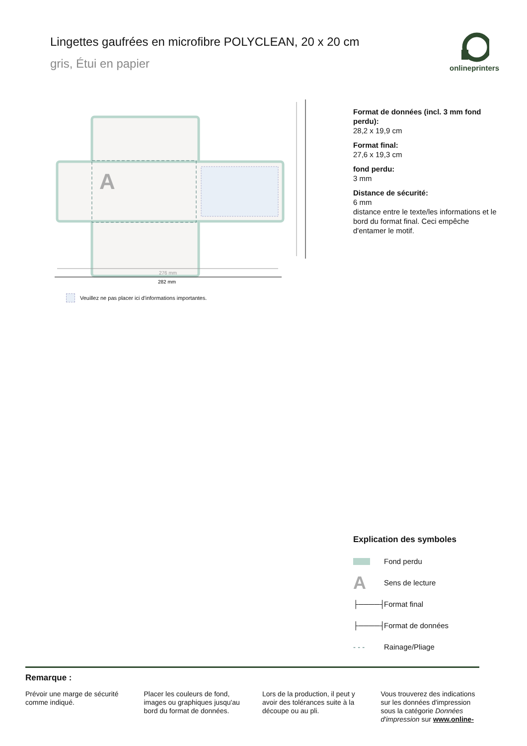Lingettes gaufrées en microfibre POLYCLEAN, 20 x 20 cm
gris, Étui en papier
onlineprinters
A
276 mm
282 mm
Veuillez ne pas placer ici d'informations importantes.
Format de données (incl. 3 mm fond perdu):
28,2 x 19,9 cm
Format final:
27,6 x 19,3 cm
fond perdu:
3 mm
Distance de sécurité:
6 mm
distance entre le texte/les informations et le bord du format final. Ceci empêche d'entamer le motif.
Explication des symboles
Fond perdu
A Sens de lecture
├────┤ Format final
├────┤ Format de données
- - - Rainage/Pliage
Remarque :
Prévoir une marge de sécurité comme indiqué.
Placer les couleurs de fond, images ou graphiques jusqu'au bord du format de données.
Lors de la production, il peut y avoir des tolérances suite à la découpe ou au pli.
Vous trouverez des indications sur les données d'impression sous la catégorie Données d'impression sur www.online-